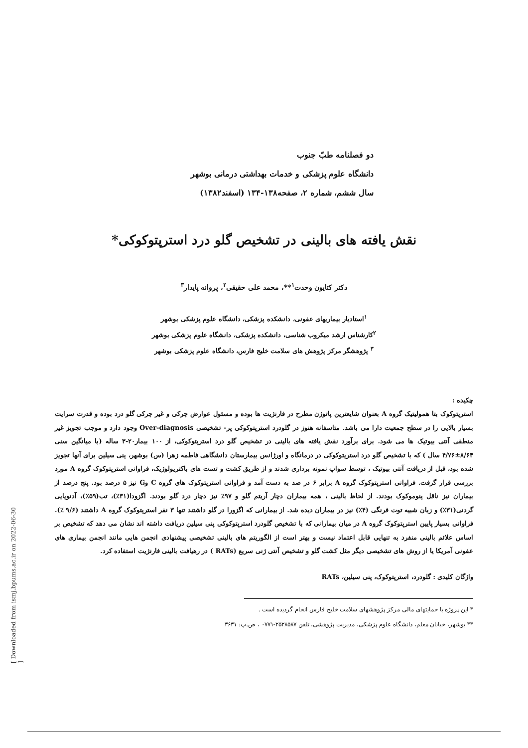[ Downloaded from ismj.bpums.ac.ir on 2022-06-30 ]
دو فصلنامه طبّ جنوب
دانشگاه علوم پزشکی و خدمات بهداشتی درمانی بوشهر
سال ششم، شماره ۲، صفحه۱۳۸-۱۳۴ (اسفند۱۳۸۲)
نقش یافته های بالینی در تشخیص گلو درد استرپتوکوکی*
دکتر کتایون وحدت<sup>۱</sup>**، محمد علی حقیقی<sup>۲</sup>، پروانه پایدار<sup>۳</sup>
<sup>۱</sup> استادیار بیماریهای عفونی، دانشکده پزشکی، دانشگاه علوم پزشکی بوشهر
<sup>۲</sup> کارشناس ارشد میکروب شناسی، دانشکده پزشکی، دانشگاه علوم پزشکی بوشهر
<sup>۳</sup> پژوهشگر مرکز پژوهش های سلامت خلیج فارس، دانشگاه علوم پزشکی بوشهر
چکیده :
استرپتوکوک بتا همولیتیک گروه A بعنوان شایعترین پاتوژن مطرح در فارنژیت ها بوده و مسئول عوارض چرکی و غیر چرکی گلو درد بوده و قدرت سرایت بسیار بالایی را در سطح جمعیت دارا می باشد. متاسفانه هنوز در گلودرد استرپتوکوکی پر- تشخیصی Over-diagnosis وجود دارد و موجب تجویز غیر منطقی آنتی بیوتیک ها می شود. برای برآورد نقش یافته های بالینی در تشخیص گلو درد استرپتوکوکی، از ۱۰۰ بیمار۲۰-۳ ساله (با میانگین سنی ۸/۶۴±۴/۷۶ سال ) که با تشخیص گلو درد استرپتوکوکی در درمانگاه و اورژانس بیمارستان دانشگاهی فاطمه زهرا (س) بوشهر، پنی سیلین برای آنها تجویز شده بود، قبل از دریافت آنتی بیوتیک ، توسط سواپ نمونه برداری شدند و از طریق کشت و تست های باکتریولوژیک، فراوانی استرپتوکوک گروه A مورد بررسی قرار گرفت. فراوانی استرپتوکوک گروه A برابر ۶ در صد به دست آمد و فراوانی استرپتوکوک های گروه C وG نیز ۵ درصد بود. پنج درصد از بیماران نیز ناقل پنوموکوک بودند. از لحاظ بالینی ، همه بیماران دچار آریتم گلو و ۹۷٪ نیز دچار درد گلو بودند. اگزودا(۳۱٪)، تب(۵۹٪)، آدنوپایی گردنی(۳۱٪) و زبان شبیه توت فرنگی (۴٪) نیز در بیماران دیده شد. از بیمارانی که اگزورا در گلو داشتند تنها ۳ نفر استرپتوکوک گروه A داشتند (۹/۶ ٪). فراوانی بسیار پایین استرپتوکوک گروه A در میان بیمارانی که با تشخیص گلودرد استرپتوکوکی پنی سیلین دریافت داشته اند نشان می دهد که تشخیص بر اساس علائم بالینی منفرد به تنهایی قابل اعتماد نیست و بهتر است از الگوریتم های بالینی تشخیصی پیشنهادی انجمن هایی مانند انجمن بیماری های عفونی آمریکا یا از روش های تشخیصی دیگر مثل کشت گلو و تشخیص آنتی ژنی سریع (RATs ) در رهیافت بالینی فارنژیت استفاده کرد.
واژگان کلیدی : گلودرد، استرپتوکوک، پنی سیلین، RATs
* این پروژه با حمایتهای مالی مرکز پژوهشهای سلامت خلیج فارس انجام گردیده است .
** بوشهر، خیابان معلم، دانشگاه علوم پزشکی، مدیریت پژوهشی، تلفن ۲۵۲۸۵۸۷-۰۷۷۱ ، ص.پ: ۳۶۳۱